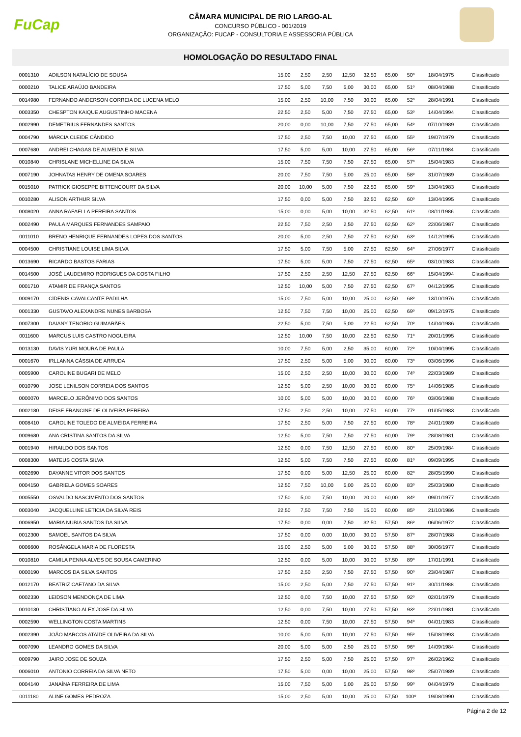FuCap
CÂMARA MUNICIPAL DE RIO LARGO-AL
CONCURSO PÚBLICO - 001/2019
ORGANIZAÇÃO: FUCAP - CONSULTORIA E ASSESSORIA PÚBLICA
HOMOLOGAÇÃO DO RESULTADO FINAL
| 0001310 | ADILSON NATALÍCIO DE SOUSA | 15,00 | 2,50 | 2,50 | 12,50 | 32,50 | 65,00 | 50º | 18/04/1975 | Classificado |
| 0000210 | TALICE ARAÚJO BANDEIRA | 17,50 | 5,00 | 7,50 | 5,00 | 30,00 | 65,00 | 51º | 08/04/1988 | Classificado |
| 0014980 | FERNANDO ANDERSON CORREIA DE LUCENA MELO | 15,00 | 2,50 | 10,00 | 7,50 | 30,00 | 65,00 | 52º | 28/04/1991 | Classificado |
| 0003350 | CHESPTON KAIQUE AUGUSTINHO MACENA | 22,50 | 2,50 | 5,00 | 7,50 | 27,50 | 65,00 | 53º | 14/04/1994 | Classificado |
| 0002990 | DEMETRIUS FERNANDES SANTOS | 20,00 | 0,00 | 10,00 | 7,50 | 27,50 | 65,00 | 54º | 07/10/1989 | Classificado |
| 0004790 | MÁRCIA CLEIDE CÂNDIDO | 17,50 | 2,50 | 7,50 | 10,00 | 27,50 | 65,00 | 55º | 19/07/1979 | Classificado |
| 0007680 | ANDREI CHAGAS DE ALMEIDA E SILVA | 17,50 | 5,00 | 5,00 | 10,00 | 27,50 | 65,00 | 56º | 07/11/1984 | Classificado |
| 0010840 | CHRISLANE MICHELLINE DA SILVA | 15,00 | 7,50 | 7,50 | 7,50 | 27,50 | 65,00 | 57º | 15/04/1983 | Classificado |
| 0007190 | JOHNATAS HENRY DE OMENA SOARES | 20,00 | 7,50 | 7,50 | 5,00 | 25,00 | 65,00 | 58º | 31/07/1989 | Classificado |
| 0015010 | PATRICK GIOSEPPE BITTENCOURT DA SILVA | 20,00 | 10,00 | 5,00 | 7,50 | 22,50 | 65,00 | 59º | 13/04/1983 | Classificado |
| 0010280 | ALISON ARTHUR SILVA | 17,50 | 0,00 | 5,00 | 7,50 | 32,50 | 62,50 | 60º | 13/04/1995 | Classificado |
| 0008020 | ANNA RAFAELLA PEREIRA SANTOS | 15,00 | 0,00 | 5,00 | 10,00 | 32,50 | 62,50 | 61º | 08/11/1986 | Classificado |
| 0002490 | PAULA MARQUES FERNANDES SAMPAIO | 22,50 | 7,50 | 2,50 | 2,50 | 27,50 | 62,50 | 62º | 22/06/1987 | Classificado |
| 0011010 | BRENO HENRIQUE FERNANDES LOPES DOS SANTOS | 20,00 | 5,00 | 2,50 | 7,50 | 27,50 | 62,50 | 63º | 14/12/1995 | Classificado |
| 0004500 | CHRISTIANE LOUISE LIMA SILVA | 17,50 | 5,00 | 7,50 | 5,00 | 27,50 | 62,50 | 64º | 27/06/1977 | Classificado |
| 0013690 | RICARDO BASTOS FARIAS | 17,50 | 5,00 | 5,00 | 7,50 | 27,50 | 62,50 | 65º | 03/10/1983 | Classificado |
| 0014500 | JOSÉ LAUDEMIRO RODRIGUES DA COSTA FILHO | 17,50 | 2,50 | 2,50 | 12,50 | 27,50 | 62,50 | 66º | 15/04/1994 | Classificado |
| 0001710 | ATAMIR DE FRANÇA SANTOS | 12,50 | 10,00 | 5,00 | 7,50 | 27,50 | 62,50 | 67º | 04/12/1995 | Classificado |
| 0009170 | CÍDENIS CAVALCANTE PADILHA | 15,00 | 7,50 | 5,00 | 10,00 | 25,00 | 62,50 | 68º | 13/10/1976 | Classificado |
| 0001330 | GUSTAVO ALEXANDRE NUNES BARBOSA | 12,50 | 7,50 | 7,50 | 10,00 | 25,00 | 62,50 | 69º | 09/12/1975 | Classificado |
| 0007300 | DAIANY TENÓRIO GUIMARÃES | 22,50 | 5,00 | 7,50 | 5,00 | 22,50 | 62,50 | 70º | 14/04/1986 | Classificado |
| 0011600 | MARCUS LUIS CASTRO NOGUEIRA | 12,50 | 10,00 | 7,50 | 10,00 | 22,50 | 62,50 | 71º | 20/01/1995 | Classificado |
| 0013130 | DAVIS YURI MOURA DE PAULA | 10,00 | 7,50 | 5,00 | 2,50 | 35,00 | 60,00 | 72º | 10/04/1995 | Classificado |
| 0001670 | IRLLANNA CÁSSIA DE ARRUDA | 17,50 | 2,50 | 5,00 | 5,00 | 30,00 | 60,00 | 73º | 03/06/1996 | Classificado |
| 0005900 | CAROLINE BUGARI DE MELO | 15,00 | 2,50 | 2,50 | 10,00 | 30,00 | 60,00 | 74º | 22/03/1989 | Classificado |
| 0010790 | JOSE LENILSON CORREIA DOS SANTOS | 12,50 | 5,00 | 2,50 | 10,00 | 30,00 | 60,00 | 75º | 14/06/1985 | Classificado |
| 0000070 | MARCELO JERÔNIMO DOS SANTOS | 10,00 | 5,00 | 5,00 | 10,00 | 30,00 | 60,00 | 76º | 03/06/1988 | Classificado |
| 0002180 | DEISE FRANCINE DE OLIVEIRA PEREIRA | 17,50 | 2,50 | 2,50 | 10,00 | 27,50 | 60,00 | 77º | 01/05/1983 | Classificado |
| 0008410 | CAROLINE TOLEDO DE ALMEIDA FERREIRA | 17,50 | 2,50 | 5,00 | 7,50 | 27,50 | 60,00 | 78º | 24/01/1989 | Classificado |
| 0009680 | ANA CRISTINA SANTOS DA SILVA | 12,50 | 5,00 | 7,50 | 7,50 | 27,50 | 60,00 | 79º | 28/08/1981 | Classificado |
| 0001940 | HIRAILDO DOS SANTOS | 12,50 | 0,00 | 7,50 | 12,50 | 27,50 | 60,00 | 80º | 25/09/1984 | Classificado |
| 0008300 | MATEUS COSTA SILVA | 12,50 | 5,00 | 7,50 | 7,50 | 27,50 | 60,00 | 81º | 09/09/1995 | Classificado |
| 0002690 | DAYANNE VITOR DOS SANTOS | 17,50 | 0,00 | 5,00 | 12,50 | 25,00 | 60,00 | 82º | 28/05/1990 | Classificado |
| 0004150 | GABRIELA GOMES SOARES | 12,50 | 7,50 | 10,00 | 5,00 | 25,00 | 60,00 | 83º | 25/03/1980 | Classificado |
| 0005550 | OSVALDO NASCIMENTO DOS SANTOS | 17,50 | 5,00 | 7,50 | 10,00 | 20,00 | 60,00 | 84º | 09/01/1977 | Classificado |
| 0003040 | JACQUELLINE LETICIA DA SILVA REIS | 22,50 | 7,50 | 7,50 | 7,50 | 15,00 | 60,00 | 85º | 21/10/1986 | Classificado |
| 0006950 | MARIA NUBIA SANTOS DA SILVA | 17,50 | 0,00 | 0,00 | 7,50 | 32,50 | 57,50 | 86º | 06/06/1972 | Classificado |
| 0012300 | SAMOEL SANTOS DA SILVA | 17,50 | 0,00 | 0,00 | 10,00 | 30,00 | 57,50 | 87º | 28/07/1988 | Classificado |
| 0006600 | ROSÂNGELA MARIA DE FLORESTA | 15,00 | 2,50 | 5,00 | 5,00 | 30,00 | 57,50 | 88º | 30/06/1977 | Classificado |
| 0010810 | CAMILA PENNA ALVES DE SOUSA CAMERINO | 12,50 | 0,00 | 5,00 | 10,00 | 30,00 | 57,50 | 89º | 17/01/1991 | Classificado |
| 0000190 | MARCOS DA SILVA SANTOS | 17,50 | 2,50 | 2,50 | 7,50 | 27,50 | 57,50 | 90º | 23/04/1987 | Classificado |
| 0012170 | BEATRIZ CAETANO DA SILVA | 15,00 | 2,50 | 5,00 | 7,50 | 27,50 | 57,50 | 91º | 30/11/1988 | Classificado |
| 0002330 | LEIDSON MENDONÇA DE LIMA | 12,50 | 0,00 | 7,50 | 10,00 | 27,50 | 57,50 | 92º | 02/01/1979 | Classificado |
| 0010130 | CHRISTIANO ALEX JOSÉ DA SILVA | 12,50 | 0,00 | 7,50 | 10,00 | 27,50 | 57,50 | 93º | 22/01/1981 | Classificado |
| 0002590 | WELLINGTON COSTA MARTINS | 12,50 | 0,00 | 7,50 | 10,00 | 27,50 | 57,50 | 94º | 04/01/1983 | Classificado |
| 0002390 | JOÃO MARCOS ATAÍDE OLIVEIRA DA SILVA | 10,00 | 5,00 | 5,00 | 10,00 | 27,50 | 57,50 | 95º | 15/08/1993 | Classificado |
| 0007090 | LEANDRO GOMES DA SILVA | 20,00 | 5,00 | 5,00 | 2,50 | 25,00 | 57,50 | 96º | 14/09/1984 | Classificado |
| 0009790 | JAIRO JOSE DE SOUZA | 17,50 | 2,50 | 5,00 | 7,50 | 25,00 | 57,50 | 97º | 26/02/1962 | Classificado |
| 0006010 | ANTONIO CORREIA DA SILVA NETO | 17,50 | 5,00 | 0,00 | 10,00 | 25,00 | 57,50 | 98º | 25/07/1989 | Classificado |
| 0004140 | JANAÍNA FERREIRA DE LIMA | 15,00 | 7,50 | 5,00 | 5,00 | 25,00 | 57,50 | 99º | 04/04/1979 | Classificado |
| 0011180 | ALINE GOMES PEDROZA | 15,00 | 2,50 | 5,00 | 10,00 | 25,00 | 57,50 | 100º | 19/08/1990 | Classificado |
Página 2 de 12